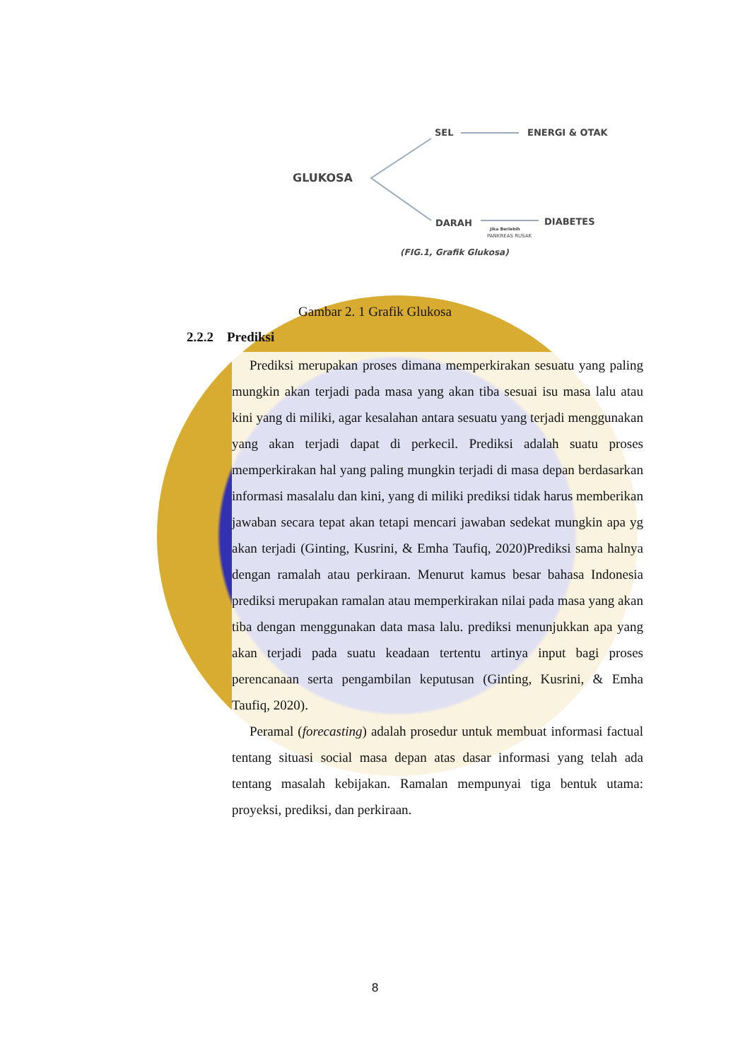SEL ENERGI & OTAK
GLUKOSA
DARAH DIABETES
Jika Berlebih
PANKREAS RUSAK
(FIG.1, Grafik Glukosa)
Gambar 2. 1 Grafik Glukosa
2.2.2 Prediksi
Prediksi merupakan proses dimana memperkirakan sesuatu yang paling mungkin akan terjadi pada masa yang akan tiba sesuai isu masa lalu atau kini yang di miliki, agar kesalahan antara sesuatu yang terjadi menggunakan yang akan terjadi dapat di perkecil. Prediksi adalah suatu proses memperkirakan hal yang paling mungkin terjadi di masa depan berdasarkan informasi masalalu dan kini, yang di miliki prediksi tidak harus memberikan jawaban secara tepat akan tetapi mencari jawaban sedekat mungkin apa yg akan terjadi (Ginting, Kusrini, & Emha Taufiq, 2020)Prediksi sama halnya dengan ramalah atau perkiraan. Menurut kamus besar bahasa Indonesia prediksi merupakan ramalan atau memperkirakan nilai pada masa yang akan tiba dengan menggunakan data masa lalu. prediksi menunjukkan apa yang akan terjadi pada suatu keadaan tertentu artinya input bagi proses perencanaan serta pengambilan keputusan (Ginting, Kusrini, & Emha Taufiq, 2020).
Peramal (forecasting) adalah prosedur untuk membuat informasi factual tentang situasi social masa depan atas dasar informasi yang telah ada tentang masalah kebijakan. Ramalan mempunyai tiga bentuk utama: proyeksi, prediksi, dan perkiraan.
8